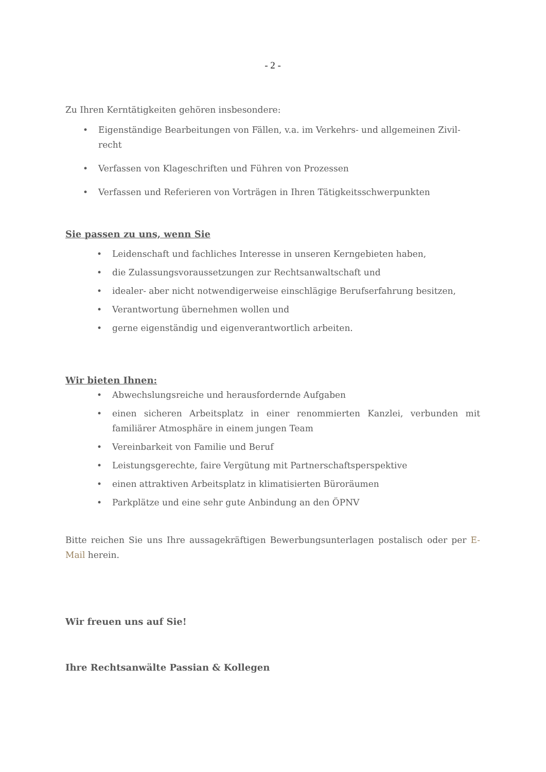- 2 -
Zu Ihren Kerntätigkeiten gehören insbesondere:
• Eigenständige Bearbeitungen von Fällen, v.a. im Verkehrs- und allgemeinen Zivil­recht
• Verfassen von Klageschriften und Führen von Prozessen
• Verfassen und Referieren von Vorträgen in Ihren Tätigkeitsschwerpunkten
Sie passen zu uns, wenn Sie
• Leidenschaft und fachliches Interesse in unseren Kerngebieten haben,
• die Zulassungsvoraussetzungen zur Rechtsanwaltschaft und
• idealer- aber nicht notwendigerweise einschlägige Berufserfahrung besitzen,
• Verantwortung übernehmen wollen und
• gerne eigenständig und eigenverantwortlich arbeiten.
Wir bieten Ihnen:
• Abwechslungsreiche und herausfordernde Aufgaben
• einen sicheren Arbeitsplatz in einer renommierten Kanzlei, verbunden mit familiärer Atmosphäre in einem jungen Team
• Vereinbarkeit von Familie und Beruf
• Leistungsgerechte, faire Vergütung mit Partnerschaftsperspektive
• einen attraktiven Arbeitsplatz in klimatisierten Büroräumen
• Parkplätze und eine sehr gute Anbindung an den ÖPNV
Bitte reichen Sie uns Ihre aussagekräftigen Bewerbungsunterlagen postalisch oder per E-Mail herein.
Wir freuen uns auf Sie!
Ihre Rechtsanwälte Passian & Kollegen